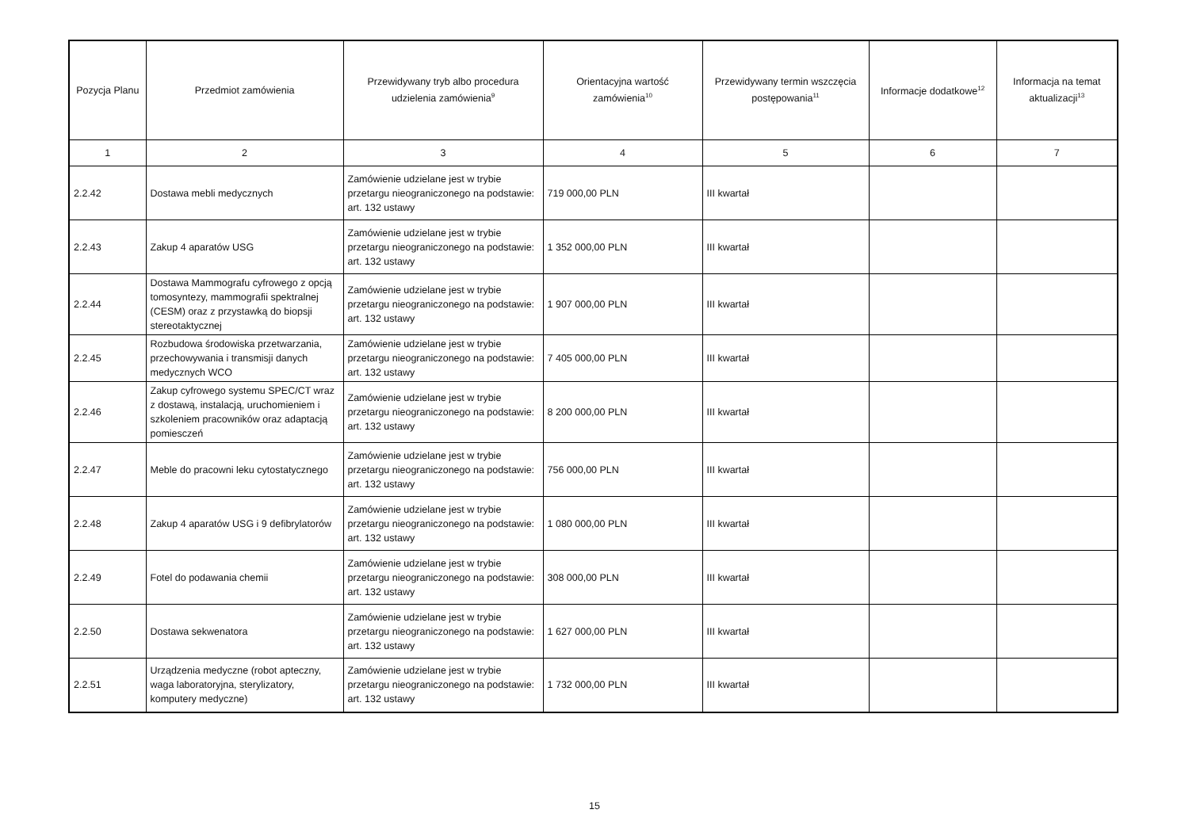| Pozycja Planu | Przedmiot zamówienia | Przewidywany tryb albo procedura udzielenia zamówienia<sup>9</sup> | Orientacyjna wartość zamówienia<sup>10</sup> | Przewidywany termin wszczęcia postępowania<sup>11</sup> | Informacje dodatkowe<sup>12</sup> | Informacja na temat aktualizacji<sup>13</sup> |
| --- | --- | --- | --- | --- | --- | --- |
| 1 | 2 | 3 | 4 | 5 | 6 | 7 |
| 2.2.42 | Dostawa mebli medycznych | Zamówienie udzielane jest w trybie przetargu nieograniczonego na podstawie: art. 132 ustawy | 719 000,00 PLN | III kwartał | | |
| 2.2.43 | Zakup 4 aparatów USG | Zamówienie udzielane jest w trybie przetargu nieograniczonego na podstawie: art. 132 ustawy | 1 352 000,00 PLN | III kwartał | | |
| 2.2.44 | Dostawa Mammografu cyfrowego z opcją tomosyntezy, mammografii spektralnej (CESM) oraz z przystawką do biopsji stereotaktycznej | Zamówienie udzielane jest w trybie przetargu nieograniczonego na podstawie: art. 132 ustawy | 1 907 000,00 PLN | III kwartał | | |
| 2.2.45 | Rozbudowa środowiska przetwarzania, przechowywania i transmisji danych medycznych WCO | Zamówienie udzielane jest w trybie przetargu nieograniczonego na podstawie: art. 132 ustawy | 7 405 000,00 PLN | III kwartał | | |
| 2.2.46 | Zakup cyfrowego systemu SPEC/CT wraz z dostawą, instalacją, uruchomieniem i szkoleniem pracowników oraz adaptacją pomiesczeń | Zamówienie udzielane jest w trybie przetargu nieograniczonego na podstawie: art. 132 ustawy | 8 200 000,00 PLN | III kwartał | | |
| 2.2.47 | Meble do pracowni leku cytostatycznego | Zamówienie udzielane jest w trybie przetargu nieograniczonego na podstawie: art. 132 ustawy | 756 000,00 PLN | III kwartał | | |
| 2.2.48 | Zakup 4 aparatów USG i 9 defibrylatorów | Zamówienie udzielane jest w trybie przetargu nieograniczonego na podstawie: art. 132 ustawy | 1 080 000,00 PLN | III kwartał | | |
| 2.2.49 | Fotel do podawania chemii | Zamówienie udzielane jest w trybie przetargu nieograniczonego na podstawie: art. 132 ustawy | 308 000,00 PLN | III kwartał | | |
| 2.2.50 | Dostawa sekwenatora | Zamówienie udzielane jest w trybie przetargu nieograniczonego na podstawie: art. 132 ustawy | 1 627 000,00 PLN | III kwartał | | |
| 2.2.51 | Urządzenia medyczne (robot apteczny, waga laboratoryjna, sterylizatory, komputery medyczne) | Zamówienie udzielane jest w trybie przetargu nieograniczonego na podstawie: art. 132 ustawy | 1 732 000,00 PLN | III kwartał | | |
15